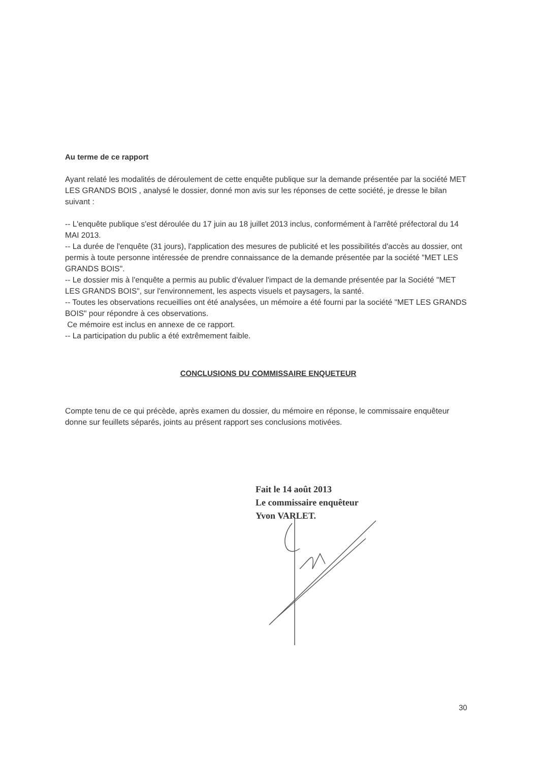Au terme de ce rapport
Ayant relaté les modalités de déroulement de cette enquête publique sur la demande présentée par la société MET LES GRANDS BOIS , analysé le dossier, donné mon avis sur les réponses de cette société, je dresse le bilan suivant :
-- L'enquête publique s'est déroulée du 17 juin au 18 juillet 2013 inclus, conformément à l'arrêté préfectoral du 14 MAI 2013.
-- La durée de l'enquête (31 jours), l'application des mesures de publicité et les possibilités d'accès au dossier, ont permis à toute personne intéressée de prendre connaissance de la demande présentée par la société "MET LES GRANDS BOIS".
-- Le dossier mis à l'enquête a permis au public d'évaluer l'impact de la demande présentée par la Société "MET LES GRANDS BOIS", sur l'environnement, les aspects visuels et paysagers, la santé.
-- Toutes les observations recueillies ont été analysées, un mémoire a été fourni par la société "MET LES GRANDS BOIS" pour répondre à ces observations.
Ce mémoire est inclus en annexe de ce rapport.
-- La participation du public a été extrêmement faible.
CONCLUSIONS DU COMMISSAIRE ENQUETEUR
Compte tenu de ce qui précède, après examen du dossier, du mémoire en réponse, le commissaire enquêteur donne sur feuillets séparés, joints au présent rapport ses conclusions motivées.
Fait le 14 août 2013
Le commissaire enquêteur
Yvon VARLET.
30